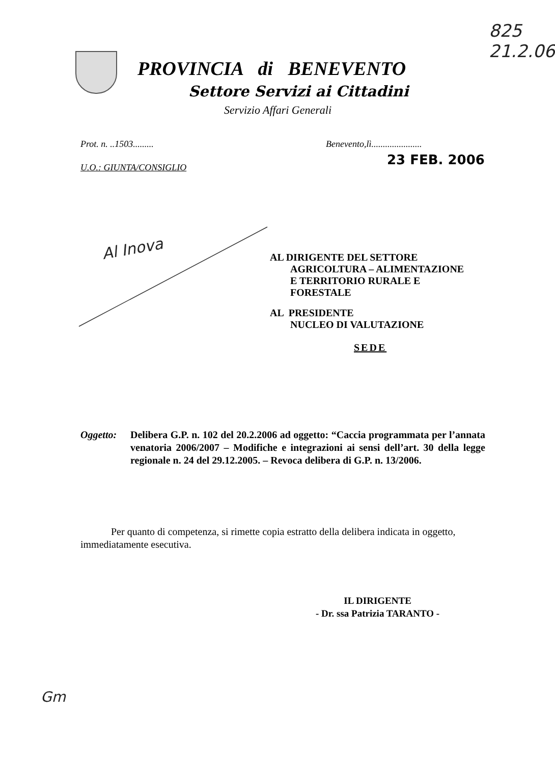825
21.2.06
PROVINCIA di BENEVENTO
Settore Servizi ai Cittadini
Servizio Affari Generali
Prot. n. ..1503.........
Benevento,lì......................
23 FEB. 2006
U.O.: GIUNTA/CONSIGLIO
Al Inova
AL DIRIGENTE DEL SETTORE
AGRICOLTURA – ALIMENTAZIONE
E TERRITORIO RURALE E
FORESTALE
AL PRESIDENTE
NUCLEO DI VALUTAZIONE
SEDE
Oggetto: Delibera G.P. n. 102 del 20.2.2006 ad oggetto: “Caccia programmata per l’annata venatoria 2006/2007 – Modifiche e integrazioni ai sensi dell’art. 30 della legge regionale n. 24 del 29.12.2005. – Revoca delibera di G.P. n. 13/2006.
Per quanto di competenza, si rimette copia estratto della delibera indicata in oggetto, immediatamente esecutiva.
IL DIRIGENTE
- Dr. ssa Patrizia TARANTO -
Gm